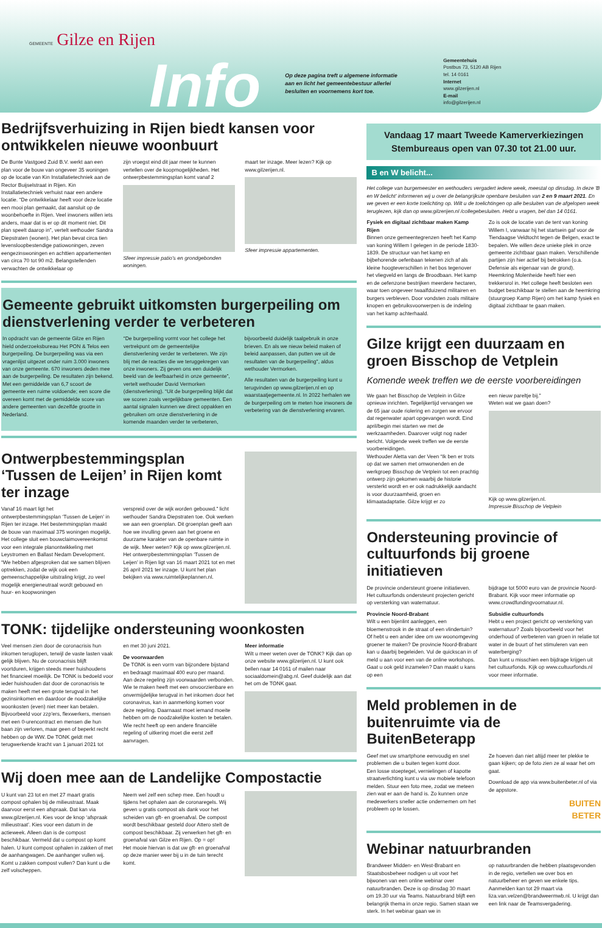GEMEENTE Gilze en Rijen
Info
Op deze pagina treft u algemene informatie aan en licht het gemeentebestuur allerlei besluiten en voornemens kort toe.
Gemeentehuis
Postbus 73, 5120 AB Rijen
tel. 14 0161
Internet
www.gilzerijen.nl
E-mail
info@gilzerijen.nl
Bedrijfsverhuizing in Rijen biedt kansen voor ontwikkelen nieuwe woonbuurt
De Bunte Vastgoed Zuid B.V. werkt aan een plan voor de bouw van ongeveer 35 woningen op de locatie van Kin Installatietechniek aan de Rector Buijselstraat in Rijen. Kin Installatietechniek verhuist naar een andere locatie. “De ontwikkelaar heeft voor deze locatie een mooi plan gemaakt, dat aansluit op de woonbehoefte in Rijen. Veel inwoners willen iets anders, maar dat is er op dit moment niet. Dit plan speelt daarop in”, vertelt wethouder Sandra Diepstraten (wonen). Het plan bevat circa tien levensloopbestendige patiowoningen, zeven eengezinswoningen en achttien appartementen van circa 70 tot 90 m2. Belangstellenden verwachten de ontwikkelaar op
zijn vroegst eind dit jaar meer te kunnen vertellen over de koopmogelijkheden. Het ontwerpbestemmingsplan komt vanaf 2
Sfeer impressie patio’s en grondgebonden woningen.
maart ter inzage. Meer lezen? Kijk op www.gilzerijen.nl.
Sfeer impressie appartementen.
Gemeente gebruikt uitkomsten burgerpeiling om dienstverlening verder te verbeteren
In opdracht van de gemeente Gilze en Rijen hield onderzoeksbureau Het PON & Telos een burgerpeiling. De burgerpeiling was via een vragenlijst uitgezet onder ruim 3.000 inwoners van onze gemeente. 670 inwoners deden mee aan de burgerpeiling. De resultaten zijn bekend. Met een gemiddelde van 6,7 scoort de gemeente een ruime voldoende; een score die overeen komt met de gemiddelde score van andere gemeenten van dezelfde grootte in Nederland.
“De burgerpeiling vormt voor het college het vertrekpunt om de gemeentelijke dienstverlening verder te verbeteren. We zijn blij met de reacties die we teruggekregen van onze inwoners. Zij geven ons een duidelijk beeld van de leefbaarheid in onze gemeente”, vertelt wethouder David Vermorken (dienstverlening). “Uit de burgerpeiling blijkt dat we scoren zoals vergelijkbare gemeenten. Een aantal signalen kunnen we direct oppakken en gebruiken om onze dienstverlening in de komende maanden verder te verbeteren,
bijvoorbeeld duidelijk taalgebruik in onze brieven. En als we nieuw beleid maken of beleid aanpassen, dan putten we uit de resultaten van de burgerpeiling", aldus wethouder Vermorken.
Alle resultaten van de burgerpeiling kunt u terugvinden op www.gilzerijen.nl en op waarstaatjegemeente.nl. In 2022 herhalen we de burgerpeiling om te meten hoe inwoners de verbetering van de dienstverlening ervaren.
Ontwerpbestemmingsplan ‘Tussen de Leijen’ in Rijen komt ter inzage
Vanaf 16 maart ligt het ontwerpbestemmingsplan ‘Tussen de Leijen’ in Rijen ter inzage. Het bestemmingsplan maakt de bouw van maximaal 375 woningen mogelijk. Het college sluit een bouwclaimovereenkomst voor een integrale planontwikkeling met Leystromen en Ballast Nedam Development. “We hebben afgesproken dat we samen blijven optrekken, zodat de wijk ook een gemeenschappelijke uitstraling krijgt, zo veel mogelijk energieneutraal wordt gebouwd en huur- en koopwoningen
verspreid over de wijk worden gebouwd.” licht wethouder Sandra Diepstraten toe. Ook werken we aan een groenplan. Dit groenplan geeft aan hoe we invulling geven aan het groene en duurzame karakter van de openbare ruimte in de wijk. Meer weten? Kijk op www.gilzerijen.nl.
Het ontwerpbestemmingsplan ‘Tussen de Leijen’ in Rijen ligt van 16 maart 2021 tot en met 26 april 2021 ter inzage. U kunt het plan bekijken via www.ruimtelijkeplannen.nl.
TONK: tijdelijke ondersteuning woonkosten
Veel mensen zien door de coronacrisis hun inkomen teruglopen, terwijl de vaste lasten vaak gelijk blijven. Nu de coronacrisis blijft voortduren, krijgen steeds meer huishoudens het financieel moeilijk. De TONK is bedoeld voor ieder huishouden dat door de coronacrisis te maken heeft met een grote terugval in het gezinsinkomen en daardoor de noodzakelijke woonkosten (even) niet meer kan betalen. Bijvoorbeeld voor zzp’ers, flexwerkers, mensen met een 0-urencontract en mensen die hun baan zijn verloren, maar geen of beperkt recht hebben op de WW. De TONK geldt met terugwerkende kracht van 1 januari 2021 tot
en met 30 juni 2021.
De voorwaarden
De TONK is een vorm van bijzondere bijstand en bedraagt maximaal 400 euro per maand. Aan deze regeling zijn voorwaarden verbonden. Wie te maken heeft met een onvoorzienbare en onvermijdelijke terugval in het inkomen door het coronavirus, kan in aanmerking komen voor deze regeling. Daarnaast moet iemand moeite hebben om de noodzakelijke kosten te betalen. Wie recht heeft op een andere financiële regeling of uitkering moet die eerst zelf aanvragen.
Meer informatie
Wilt u meer weten over de TONK? Kijk dan op onze website www.gilzerijen.nl. U kunt ook bellen naar 14 0161 of mailen naar sociaaldomein@abg.nl. Geef duidelijk aan dat het om de TONK gaat.
Wij doen mee aan de Landelijke Compostactie
U kunt van 23 tot en met 27 maart gratis compost ophalen bij de milieustraat. Maak daarvoor eerst een afspraak. Dat kan via www.gilzerijen.nl. Kies voor de knop ‘afspraak milieustraat’. Kies voor een datum in de actieweek. Alleen dan is de compost beschikbaar. Vermeld dat u compost op komt halen. U kunt compost ophalen in zakken of met de aanhangwagen. De aanhanger vullen wij. Komt u zakken compost vullen? Dan kunt u die zelf volscheppen.
Neem wel zelf een schep mee. Een houdt u tijdens het ophalen aan de coronaregels. Wij geven u gratis compost als dank voor het scheiden van gft- en groenafval. De compost wordt beschikbaar gesteld door Attero stelt de compost beschikbaar. Zij verwerken het gft- en groenafval van Gilze en Rijen. Op = op!
Het mooie hiervan is dat uw gft- en groenafval op deze manier weer bij u in de tuin terecht komt.
Vandaag 17 maart Tweede Kamerverkiezingen
Stembureaus open van 07.30 tot 21.00 uur.
B en W belicht...
Het college van burgemeester en wethouders vergadert iedere week, meestal op dinsdag. In deze 'B en W belicht' informeren wij u over de belangrijkste openbare besluiten van 2 en 9 maart 2021. En we geven er een korte toelichting op. Wilt u de toelichtingen op alle besluiten van de afgelopen week teruglezen, kijk dan op www.gilzerijen.nl /collegebesluiten. Hebt u vragen, bel dan 14 0161.
Fysiek en digitaal zichtbaar maken Kamp Rijen
Binnen onze gemeentegrenzen heeft het Kamp van koning Willem I gelegen in de periode 1830-1839. De structuur van het kamp en bijbehorende oefenbaan tekenen zich af als kleine hoogteverschillen in het bos tegenover het vliegveld en langs de Broodbaan. Het kamp en de oefenzone bestrijken meerdere hectaren, waar toen ongeveer twaalfduizend militairen en burgers verbleven. Door vondsten zoals militaire knopen en gebruiksvoorwerpen is de indeling van het kamp achterhaald.
Zo is ook de locatie van de tent van koning Willem I, vanwaar hij het startsein gaf voor de Tiendaagse Veldtocht tegen de Belgen, exact te bepalen. We willen deze unieke plek in onze gemeente zichtbaar gaan maken. Verschillende partijen zijn hier actief bij betrokken (o.a. Defensie als eigenaar van de grond). Heemkring Molenheide heeft hier een trekkersrol in. Het college heeft besloten een budget beschikbaar te stellen aan de heemkring (stuurgroep Kamp Rijen) om het kamp fysiek en digitaal zichtbaar te gaan maken.
Gilze krijgt een duurzaam en groen Bisschop de Vetplein
Komende week treffen we de eerste voorbereidingen
We gaan het Bisschop de Vetplein in Gilze opnieuw inrichten. Tegelijkertijd vervangen we de 65 jaar oude riolering en zorgen we ervoor dat regenwater apart opgevangen wordt. Eind april/begin mei starten we met de werkzaamheden. Daarover volgt nog nader bericht. Volgende week treffen we de eerste voorbereidingen.
Wethouder Aletta van der Veen “Ik ben er trots op dat we samen met omwonenden en de werkgroep Bisschop de Vetplein tot een prachtig ontwerp zijn gekomen waarbij de historie versterkt wordt en er ook nadrukkelijk aandacht is voor duurzaamheid, groen en klimaatadaptatie. Gilze krijgt er zo
een nieuw pareltje bij.”
Weten wat we gaan doen?
Kijk op www.gilzerijen.nl.
Impressie Bisschop de Vetplein
Ondersteuning provincie of cultuurfonds bij groene initiatieven
De provincie ondersteunt groene initiatieven. Het cultuurfonds ondersteunt projecten gericht op versterking van waternatuur.
Provincie Noord-Brabant
Wilt u een bijenlint aanleggen, een bloemenstrook in de straat of een vlindertuin? Of hebt u een ander idee om uw woonomgeving groener te maken? De provincie Noord-Brabant kan u daarbij begeleiden. Vul de quickscan in of meld u aan voor een van de online workshops. Gaat u ook geld inzamelen? Dan maakt u kans op een
bijdrage tot 5000 euro van de provincie Noord-Brabant. Kijk voor meer informatie op www.crowdfundingvoornatuur.nl.
Subsidie cultuurfonds
Hebt u een project gericht op versterking van waternatuur? Zoals bijvoorbeeld voor het onderhoud of verbeteren van groen in relatie tot water in de buurt of het stimuleren van een waterberging?
Dan kunt u misschien een bijdrage krijgen uit het cultuurfonds. Kijk op www.cultuurfonds.nl voor meer informatie.
Meld problemen in de buitenruimte via de BuitenBeterapp
Geef met uw smartphone eenvoudig en snel problemen die u buiten tegen komt door.
Een losse stoeptegel, vernielingen of kapotte straatverlichting kunt u via uw mobiele telefoon melden. Stuur een foto mee, zodat we meteen zien wat er aan de hand is. Zo kunnen onze medewerkers sneller actie ondernemen om het probleem op te lossen.
Ze hoeven dan niet altijd meer ter plekke te gaan kijken; op de foto zien ze al waar het om gaat.
Download de app via www.buitenbeter.nl of via de appstore.
BUITEN
BETER
Webinar natuurbranden
Brandweer Midden- en West-Brabant en Staatsbosbeheer nodigen u uit voor het bijwonen van een online webinar over natuurbranden. Deze is op dinsdag 30 maart om 19.30 uur via Teams. Natuurbrand blijft een belangrijk thema in onze regio. Samen staan we sterk. In het webinar gaan we in
op natuurbranden die hebben plaatsgevonden in de regio, vertellen we over bos en natuurbeheer en geven we enkele tips. Aanmelden kan tot 29 maart via liza.van.velzen@brandweermwb.nl. U krijgt dan een link naar de Teamsvergadering.